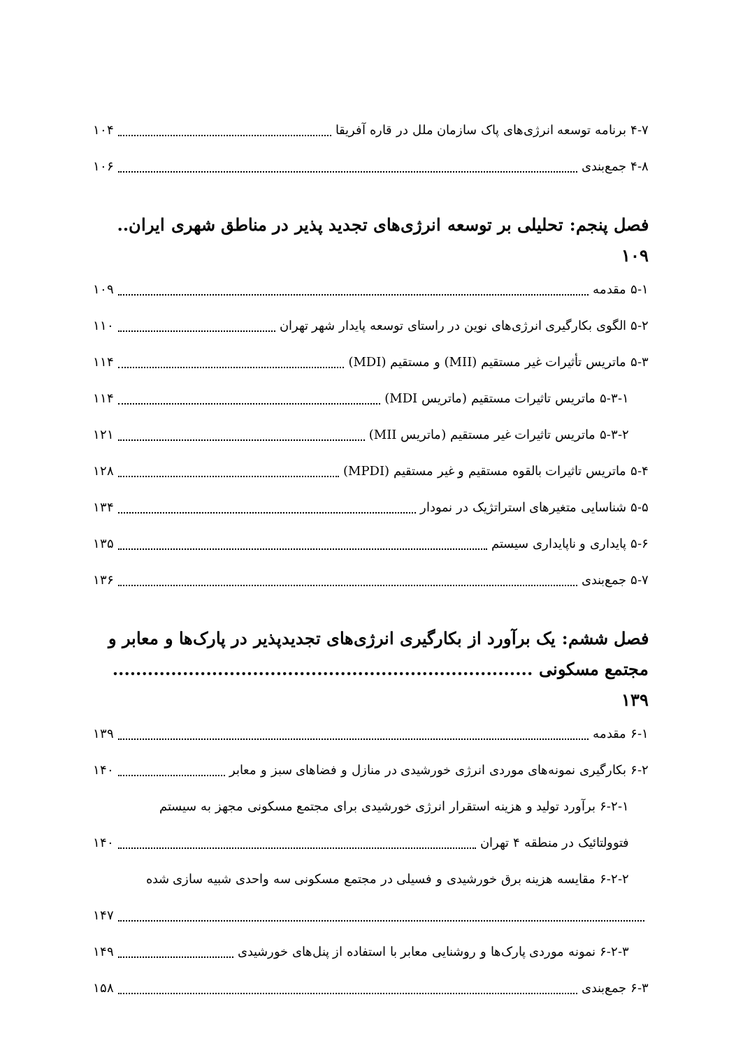۴-۷ برنامه توسعه انرژی‌های پاک سازمان ملل در قاره آفریقا ۱۰۴
۴-۸ جمع‌بندی ۱۰۶
فصل پنجم: تحلیلی بر توسعه انرژی‌های تجدید پذیر در مناطق شهری ایران.. ۱۰۹
۵-۱ مقدمه ۱۰۹
۵-۲ الگوی بکارگیری انرژی‌های نوین در راستای توسعه پایدار شهر تهران ۱۱۰
۵-۳ ماتریس تأثیرات غیر مستقیم (MII) و مستقیم (MDI) ۱۱۴
۵-۳-۱ ماتریس تاثیرات مستقیم (ماتریس MDI) ۱۱۴
۵-۳-۲ ماتریس تاثیرات غیر مستقیم (ماتریس MII) ۱۲۱
۵-۴ ماتریس تاثیرات بالقوه مستقیم و غیر مستقیم (MPDI) ۱۲۸
۵-۵ شناسایی متغیرهای استراتژیک در نمودار ۱۳۴
۵-۶ پایداری و ناپایداری سیستم ۱۳۵
۵-۷ جمع‌بندی ۱۳۶
فصل ششم: یک برآورد از بکارگیری انرژی‌های تجدیدپذیر در پارک‌ها و معابر و مجتمع مسکونی ........................................................................ ۱۳۹
۶-۱ مقدمه ۱۳۹
۶-۲ بکارگیری نمونه‌های موردی انرژی خورشیدی در منازل و فضاهای سبز و معابر ۱۴۰
۶-۲-۱ برآورد تولید و هزینه استقرار انرژی خورشیدی برای مجتمع مسکونی مجهز به سیستم
فتوولتائیک در منطقه ۴ تهران ۱۴۰
۶-۲-۲ مقایسه هزینه برق خورشیدی و فسیلی در مجتمع مسکونی سه واحدی شبیه سازی شده
۱۴۷
۶-۲-۳ نمونه موردی پارک‌ها و روشنایی معابر با استفاده از پنل‌های خورشیدی ۱۴۹
۶-۳ جمع‌بندی ۱۵۸